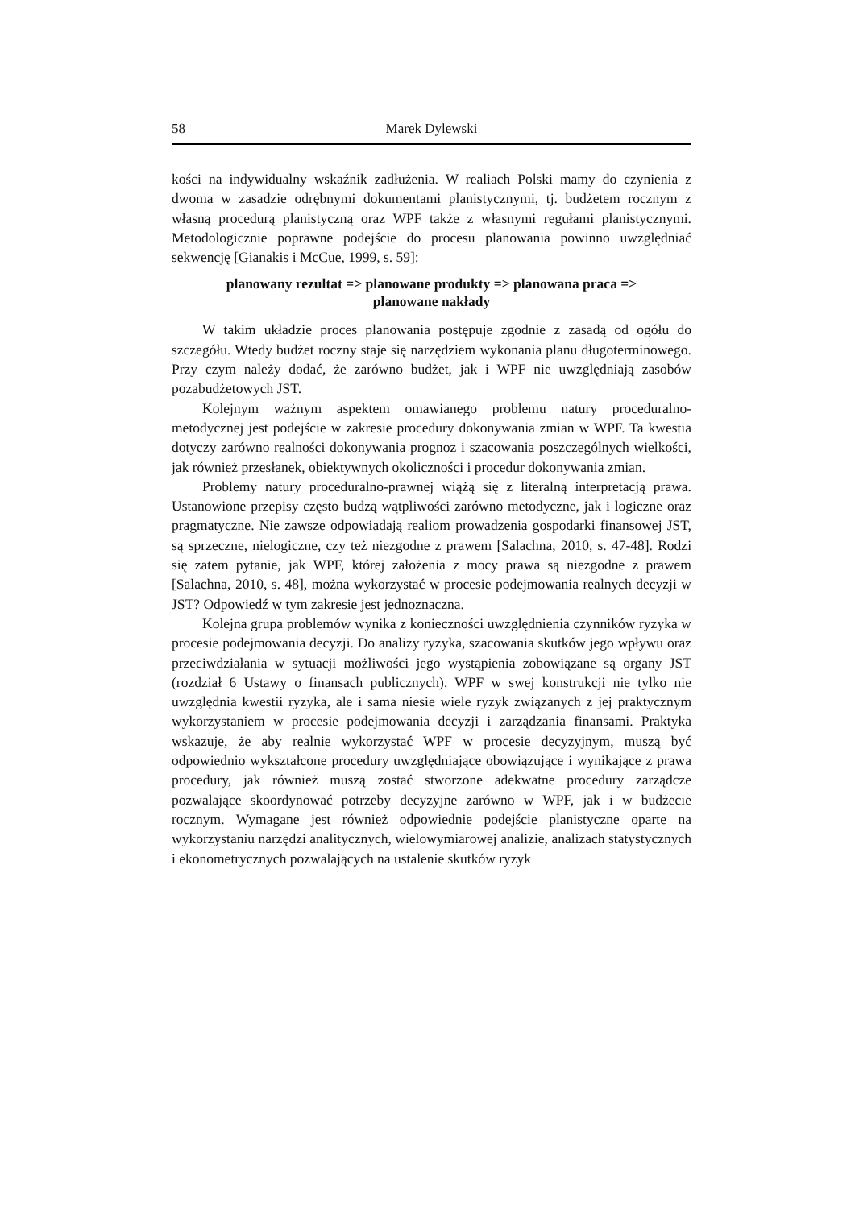58 Marek Dylewski
kości na indywidualny wskaźnik zadłużenia. W realiach Polski mamy do czynienia z dwoma w zasadzie odrębnymi dokumentami planistycznymi, tj. budżetem rocznym z własną procedurą planistyczną oraz WPF także z własnymi regułami planistycznymi. Metodologicznie poprawne podejście do procesu planowania powinno uwzględniać sekwencję [Gianakis i McCue, 1999, s. 59]:
planowany rezultat => planowane produkty => planowana praca =>
planowane nakłady
W takim układzie proces planowania postępuje zgodnie z zasadą od ogółu do szczegółu. Wtedy budżet roczny staje się narzędziem wykonania planu długoterminowego. Przy czym należy dodać, że zarówno budżet, jak i WPF nie uwzględniają zasobów pozabudżetowych JST.
Kolejnym ważnym aspektem omawianego problemu natury proceduralno-metodycznej jest podejście w zakresie procedury dokonywania zmian w WPF. Ta kwestia dotyczy zarówno realności dokonywania prognoz i szacowania poszczególnych wielkości, jak również przesłanek, obiektywnych okoliczności i procedur dokonywania zmian.
Problemy natury proceduralno-prawnej wiążą się z literalną interpretacją prawa. Ustanowione przepisy często budzą wątpliwości zarówno metodyczne, jak i logiczne oraz pragmatyczne. Nie zawsze odpowiadają realiom prowadzenia gospodarki finansowej JST, są sprzeczne, nielogiczne, czy też niezgodne z prawem [Salachna, 2010, s. 47-48]. Rodzi się zatem pytanie, jak WPF, której założenia z mocy prawa są niezgodne z prawem [Salachna, 2010, s. 48], można wykorzystać w procesie podejmowania realnych decyzji w JST? Odpowiedź w tym zakresie jest jednoznaczna.
Kolejna grupa problemów wynika z konieczności uwzględnienia czynników ryzyka w procesie podejmowania decyzji. Do analizy ryzyka, szacowania skutków jego wpływu oraz przeciwdziałania w sytuacji możliwości jego wystąpienia zobowiązane są organy JST (rozdział 6 Ustawy o finansach publicznych). WPF w swej konstrukcji nie tylko nie uwzględnia kwestii ryzyka, ale i sama niesie wiele ryzyk związanych z jej praktycznym wykorzystaniem w procesie podejmowania decyzji i zarządzania finansami. Praktyka wskazuje, że aby realnie wykorzystać WPF w procesie decyzyjnym, muszą być odpowiednio wykształcone procedury uwzględniające obowiązujące i wynikające z prawa procedury, jak również muszą zostać stworzone adekwatne procedury zarządcze pozwalające skoordynować potrzeby decyzyjne zarówno w WPF, jak i w budżecie rocznym. Wymagane jest również odpowiednie podejście planistyczne oparte na wykorzystaniu narzędzi analitycznych, wielowymiarowej analizie, analizach statystycznych i ekonometrycznych pozwalających na ustalenie skutków ryzyk